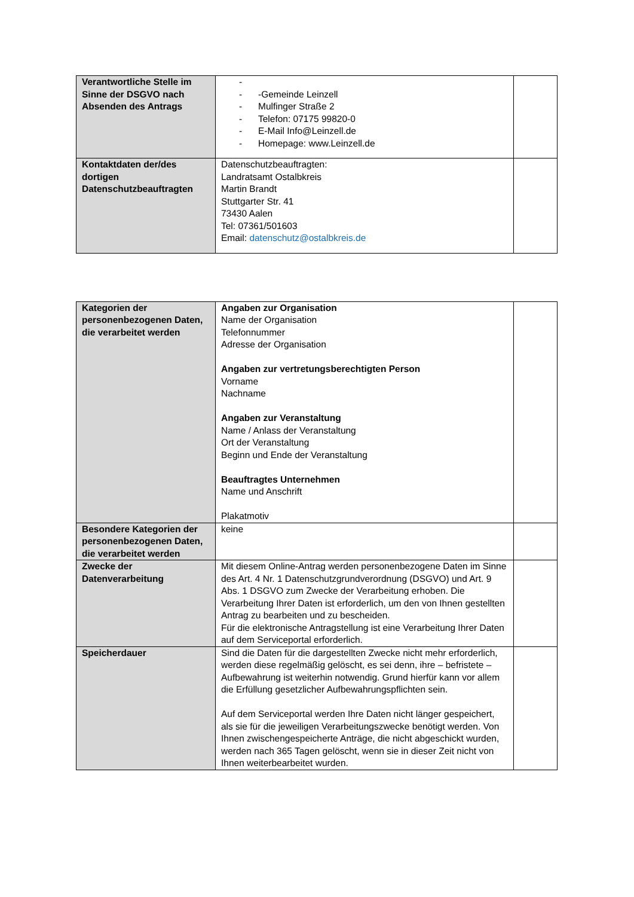| Verantwortliche Stelle im Sinne der DSGVO nach Absenden des Antrags | - - -Gemeinde Leinzell - Mulfinger Straße 2 - Telefon: 07175 99820-0 - E-Mail Info@Leinzell.de - Homepage: www.Leinzell.de | |
| Kontaktdaten der/des dortigen Datenschutzbeauftragten | Datenschutzbeauftragten: Landratsamt Ostalbkreis Martin Brandt Stuttgarter Str. 41 73430 Aalen Tel: 07361/501603 Email: datenschutz@ostalbkreis.de | |
| Kategorien der personenbezogenen Daten, die verarbeitet werden | Angaben zur Organisation Name der Organisation Telefonnummer Adresse der Organisation Angaben zur vertretungsberechtigten Person Vorname Nachname Angaben zur Veranstaltung Name / Anlass der Veranstaltung Ort der Veranstaltung Beginn und Ende der Veranstaltung Beauftragtes Unternehmen Name und Anschrift Plakatmotiv | |
| Besondere Kategorien der personenbezogenen Daten, die verarbeitet werden | keine | |
| Zwecke der Datenverarbeitung | Mit diesem Online-Antrag werden personenbezogene Daten im Sinne des Art. 4 Nr. 1 Datenschutzgrundverordnung (DSGVO) und Art. 9 Abs. 1 DSGVO zum Zwecke der Verarbeitung erhoben. Die Verarbeitung Ihrer Daten ist erforderlich, um den von Ihnen gestellten Antrag zu bearbeiten und zu bescheiden. Für die elektronische Antragstellung ist eine Verarbeitung Ihrer Daten auf dem Serviceportal erforderlich. | |
| Speicherdauer | Sind die Daten für die dargestellten Zwecke nicht mehr erforderlich, werden diese regelmäßig gelöscht, es sei denn, ihre – befristete – Aufbewahrung ist weiterhin notwendig. Grund hierfür kann vor allem die Erfüllung gesetzlicher Aufbewahrungspflichten sein. Auf dem Serviceportal werden Ihre Daten nicht länger gespeichert, als sie für die jeweiligen Verarbeitungszwecke benötigt werden. Von Ihnen zwischengespeicherte Anträge, die nicht abgeschickt wurden, werden nach 365 Tagen gelöscht, wenn sie in dieser Zeit nicht von Ihnen weiterbearbeitet wurden. | |